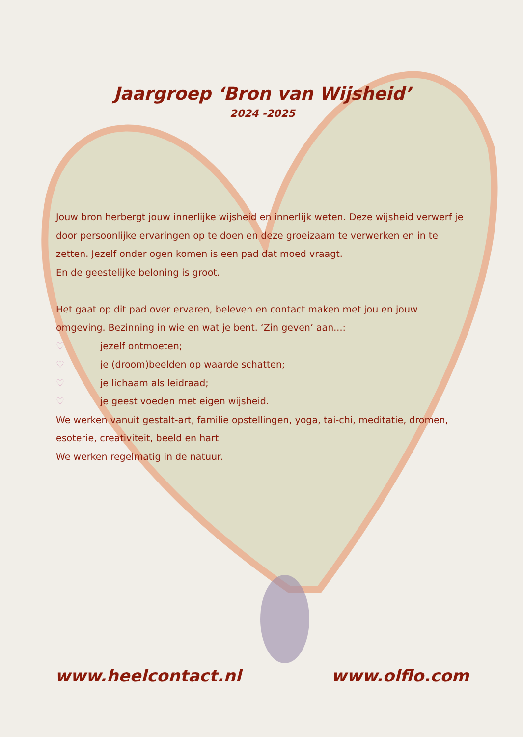Jaargroep ‘Bron van Wijsheid’
2024 -2025
Jouw bron herbergt jouw innerlijke wijsheid en innerlijk weten. Deze wijsheid verwerf je door persoonlijke ervaringen op te doen en deze groeizaam te verwerken en in te zetten. Jezelf onder ogen komen is een pad dat moed vraagt.
En de geestelijke beloning is groot.
Het gaat op dit pad over ervaren, beleven en contact maken met jou en jouw omgeving. Bezinning in wie en wat je bent. ‘Zin geven’ aan...:
♡ jezelf ontmoeten;
♡ je (droom)beelden op waarde schatten;
♡ je lichaam als leidraad;
♡ je geest voeden met eigen wijsheid.
We werken vanuit gestalt-art, familie opstellingen, yoga, tai-chi, meditatie, dromen, esoterie, creativiteit, beeld en hart.
We werken regelmatig in de natuur.
www.heelcontact.nl www.olflo.com